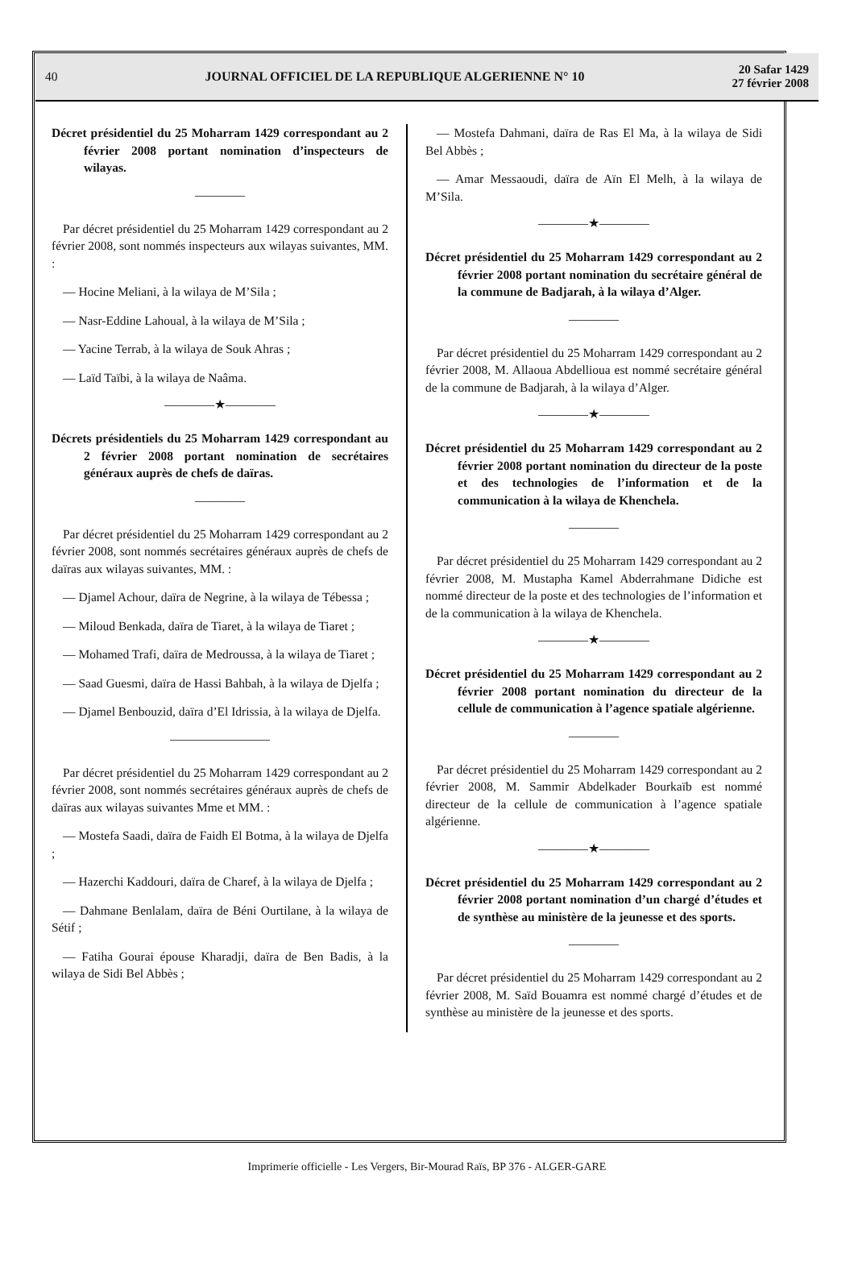40 JOURNAL OFFICIEL DE LA REPUBLIQUE ALGERIENNE N° 10 20 Safar 1429
27 février 2008
Décret présidentiel du 25 Moharram 1429 correspondant au 2 février 2008 portant nomination d’inspecteurs de wilayas.
————
Par décret présidentiel du 25 Moharram 1429 correspondant au 2 février 2008, sont nommés inspecteurs aux wilayas suivantes, MM. :
— Hocine Meliani, à la wilaya de M’Sila ;
— Nasr-Eddine Lahoual, à la wilaya de M’Sila ;
— Yacine Terrab, à la wilaya de Souk Ahras ;
— Laïd Taïbi, à la wilaya de Naâma.
————★————
Décrets présidentiels du 25 Moharram 1429 correspondant au 2 février 2008 portant nomination de secrétaires généraux auprès de chefs de daïras.
————
Par décret présidentiel du 25 Moharram 1429 correspondant au 2 février 2008, sont nommés secrétaires généraux auprès de chefs de daïras aux wilayas suivantes, MM. :
— Djamel Achour, daïra de Negrine, à la wilaya de Tébessa ;
— Miloud Benkada, daïra de Tiaret, à la wilaya de Tiaret ;
— Mohamed Trafi, daïra de Medroussa, à la wilaya de Tiaret ;
— Saad Guesmi, daïra de Hassi Bahbah, à la wilaya de Djelfa ;
— Djamel Benbouzid, daïra d’El Idrissia, à la wilaya de Djelfa.
————————
Par décret présidentiel du 25 Moharram 1429 correspondant au 2 février 2008, sont nommés secrétaires généraux auprès de chefs de daïras aux wilayas suivantes Mme et MM. :
— Mostefa Saadi, daïra de Faidh El Botma, à la wilaya de Djelfa ;
— Hazerchi Kaddouri, daïra de Charef, à la wilaya de Djelfa ;
— Dahmane Benlalam, daïra de Béni Ourtilane, à la wilaya de Sétif ;
— Fatiha Gourai épouse Kharadji, daïra de Ben Badis, à la wilaya de Sidi Bel Abbès ;
— Mostefa Dahmani, daïra de Ras El Ma, à la wilaya de Sidi Bel Abbès ;
— Amar Messaoudi, daïra de Aïn El Melh, à la wilaya de M’Sila.
————★————
Décret présidentiel du 25 Moharram 1429 correspondant au 2 février 2008 portant nomination du secrétaire général de la commune de Badjarah, à la wilaya d’Alger.
————
Par décret présidentiel du 25 Moharram 1429 correspondant au 2 février 2008, M. Allaoua Abdellioua est nommé secrétaire général de la commune de Badjarah, à la wilaya d’Alger.
————★————
Décret présidentiel du 25 Moharram 1429 correspondant au 2 février 2008 portant nomination du directeur de la poste et des technologies de l’information et de la communication à la wilaya de Khenchela.
————
Par décret présidentiel du 25 Moharram 1429 correspondant au 2 février 2008, M. Mustapha Kamel Abderrahmane Didiche est nommé directeur de la poste et des technologies de l’information et de la communication à la wilaya de Khenchela.
————★————
Décret présidentiel du 25 Moharram 1429 correspondant au 2 février 2008 portant nomination du directeur de la cellule de communication à l’agence spatiale algérienne.
————
Par décret présidentiel du 25 Moharram 1429 correspondant au 2 février 2008, M. Sammir Abdelkader Bourkaïb est nommé directeur de la cellule de communication à l’agence spatiale algérienne.
————★————
Décret présidentiel du 25 Moharram 1429 correspondant au 2 février 2008 portant nomination d’un chargé d’études et de synthèse au ministère de la jeunesse et des sports.
————
Par décret présidentiel du 25 Moharram 1429 correspondant au 2 février 2008, M. Saïd Bouamra est nommé chargé d’études et de synthèse au ministère de la jeunesse et des sports.
Imprimerie officielle - Les Vergers, Bir-Mourad Raïs, BP 376 - ALGER-GARE